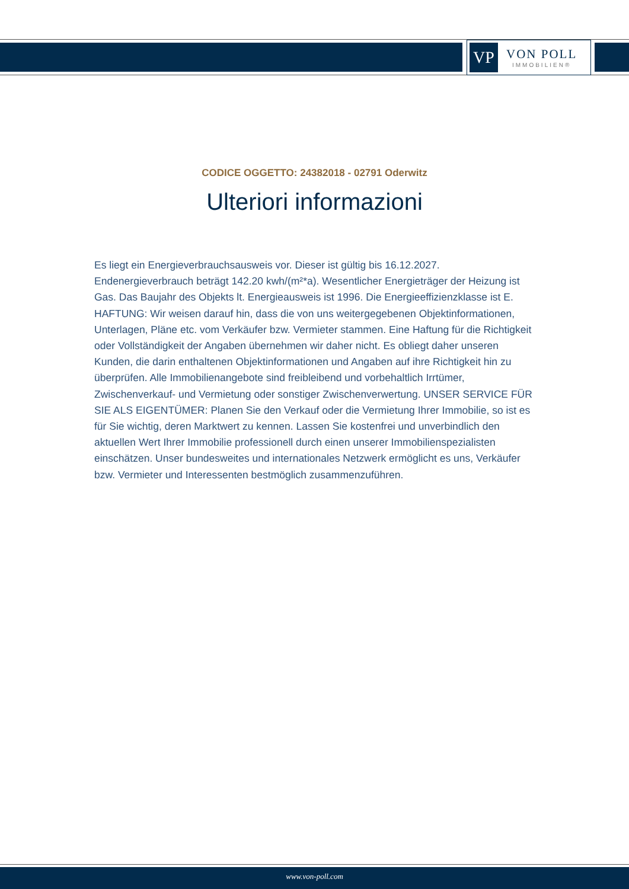VP
VON POLL
IMMOBILIEN®
CODICE OGGETTO: 24382018 - 02791 Oderwitz
Ulteriori informazioni
Es liegt ein Energieverbrauchsausweis vor. Dieser ist gültig bis 16.12.2027. Endenergieverbrauch beträgt 142.20 kwh/(m²*a). Wesentlicher Energieträger der Heizung ist Gas. Das Baujahr des Objekts lt. Energieausweis ist 1996. Die Energieeffizienzklasse ist E. HAFTUNG: Wir weisen darauf hin, dass die von uns weitergegebenen Objektinformationen, Unterlagen, Pläne etc. vom Verkäufer bzw. Vermieter stammen. Eine Haftung für die Richtigkeit oder Vollständigkeit der Angaben übernehmen wir daher nicht. Es obliegt daher unseren Kunden, die darin enthaltenen Objektinformationen und Angaben auf ihre Richtigkeit hin zu überprüfen. Alle Immobilienangebote sind freibleibend und vorbehaltlich Irrtümer, Zwischenverkauf- und Vermietung oder sonstiger Zwischenverwertung. UNSER SERVICE FÜR SIE ALS EIGENTÜMER: Planen Sie den Verkauf oder die Vermietung Ihrer Immobilie, so ist es für Sie wichtig, deren Marktwert zu kennen. Lassen Sie kostenfrei und unverbindlich den aktuellen Wert Ihrer Immobilie professionell durch einen unserer Immobilienspezialisten einschätzen. Unser bundesweites und internationales Netzwerk ermöglicht es uns, Verkäufer bzw. Vermieter und Interessenten bestmöglich zusammenzuführen.
www.von-poll.com